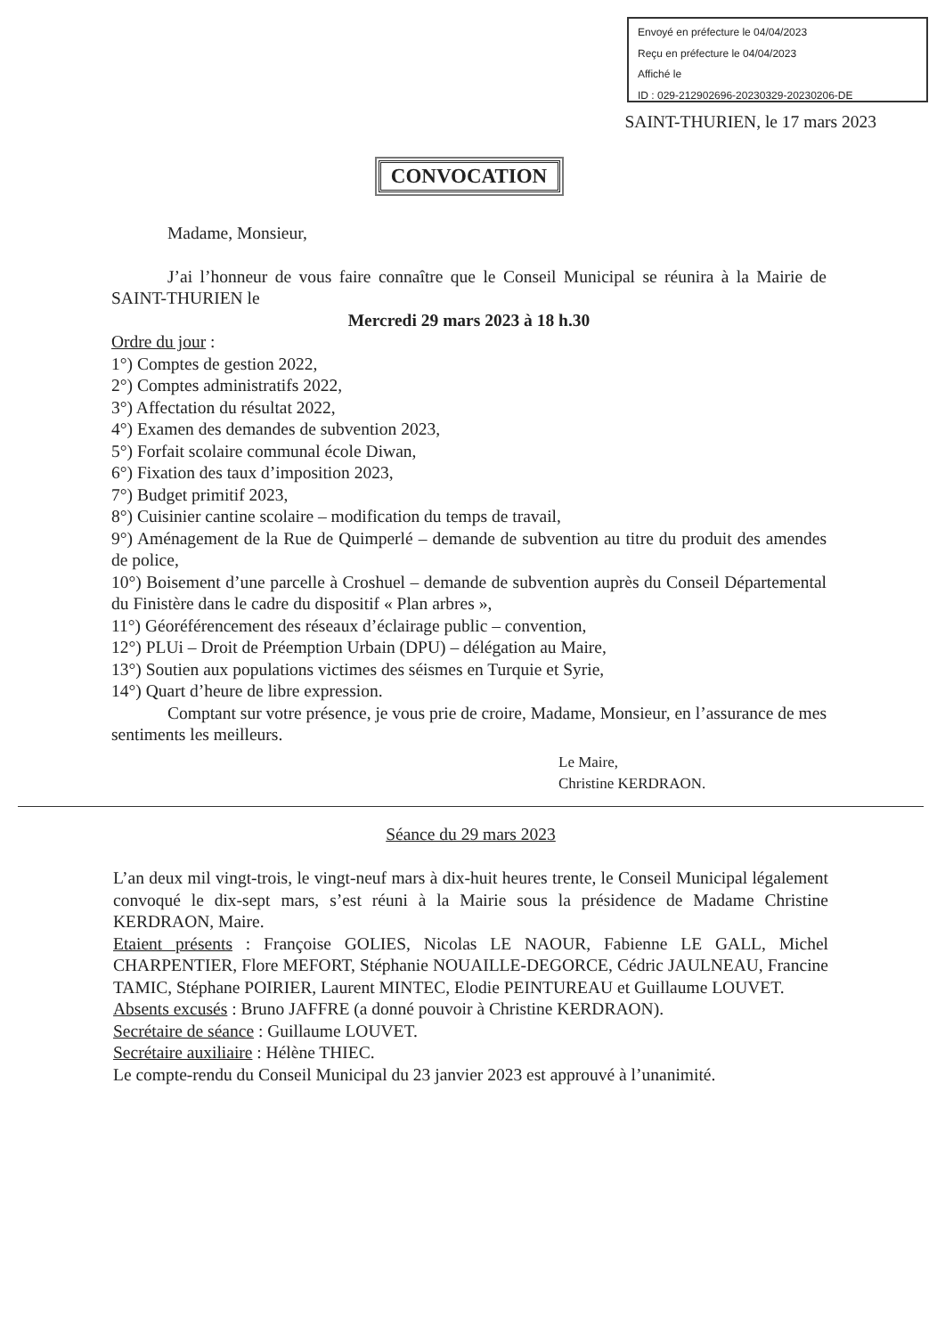Envoyé en préfecture le 04/04/2023
Reçu en préfecture le 04/04/2023
Affiché le
ID : 029-212902696-20230329-20230206-DE
SAINT-THURIEN, le 17 mars 2023
CONVOCATION
Madame, Monsieur,
J’ai l’honneur de vous faire connaître que le Conseil Municipal se réunira à la Mairie de SAINT-THURIEN le
Mercredi 29 mars 2023 à 18 h.30
Ordre du jour :
1°) Comptes de gestion 2022,
2°) Comptes administratifs 2022,
3°) Affectation du résultat 2022,
4°) Examen des demandes de subvention 2023,
5°) Forfait scolaire communal école Diwan,
6°) Fixation des taux d’imposition 2023,
7°) Budget primitif 2023,
8°) Cuisinier cantine scolaire – modification du temps de travail,
9°) Aménagement de la Rue de Quimperlé – demande de subvention au titre du produit des amendes de police,
10°) Boisement d’une parcelle à Croshuel – demande de subvention auprès du Conseil Départemental du Finistère dans le cadre du dispositif « Plan arbres »,
11°) Géoréférencement des réseaux d’éclairage public – convention,
12°) PLUi – Droit de Préemption Urbain (DPU) – délégation au Maire,
13°) Soutien aux populations victimes des séismes en Turquie et Syrie,
14°) Quart d’heure de libre expression.
Comptant sur votre présence, je vous prie de croire, Madame, Monsieur, en l’assurance de mes sentiments les meilleurs.
Le Maire,
Christine KERDRAON.
Séance du 29 mars 2023
L’an deux mil vingt-trois, le vingt-neuf mars à dix-huit heures trente, le Conseil Municipal légalement convoqué le dix-sept mars, s’est réuni à la Mairie sous la présidence de Madame Christine KERDRAON, Maire.
Etaient présents : Françoise GOLIES, Nicolas LE NAOUR, Fabienne LE GALL, Michel CHARPENTIER, Flore MEFORT, Stéphanie NOUAILLE-DEGORCE, Cédric JAULNEAU, Francine TAMIC, Stéphane POIRIER, Laurent MINTEC, Elodie PEINTUREAU et Guillaume LOUVET.
Absents excusés : Bruno JAFFRE (a donné pouvoir à Christine KERDRAON).
Secrétaire de séance : Guillaume LOUVET.
Secrétaire auxiliaire : Hélène THIEC.
Le compte-rendu du Conseil Municipal du 23 janvier 2023 est approuvé à l’unanimité.